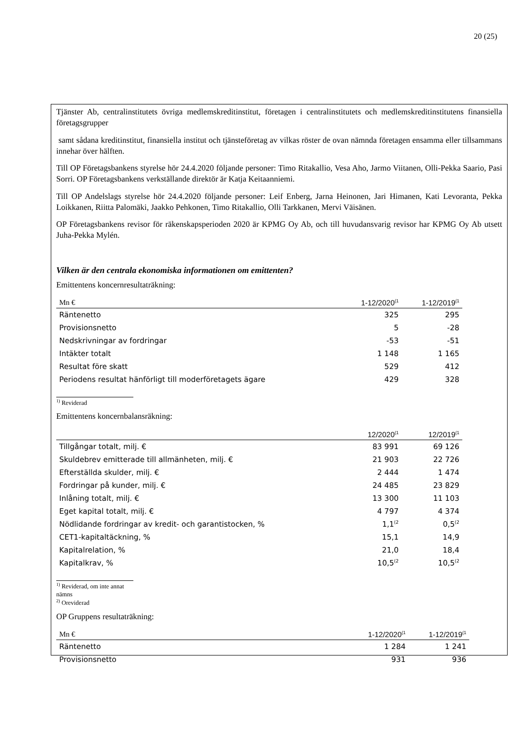20 (25)
Tjänster Ab, centralinstitutets övriga medlemskreditinstitut, företagen i centralinstitutets och medlemskreditinstitutens finansiella företagsgrupper
samt sådana kreditinstitut, finansiella institut och tjänsteföretag av vilkas röster de ovan nämnda företagen ensamma eller tillsammans innehar över hälften.
Till OP Företagsbankens styrelse hör 24.4.2020 följande personer: Timo Ritakallio, Vesa Aho, Jarmo Viitanen, Olli-Pekka Saario, Pasi Sorri. OP Företagsbankens verkställande direktör är Katja Keitaanniemi.
Till OP Andelslags styrelse hör 24.4.2020 följande personer: Leif Enberg, Jarna Heinonen, Jari Himanen, Kati Levoranta, Pekka Loikkanen, Riitta Palomäki, Jaakko Pehkonen, Timo Ritakallio, Olli Tarkkanen, Mervi Väisänen.
OP Företagsbankens revisor för räkenskapsperioden 2020 är KPMG Oy Ab, och till huvudansvarig revisor har KPMG Oy Ab utsett Juha-Pekka Mylén.
Vilken är den centrala ekonomiska informationen om emittenten?
Emittentens koncernresultaträkning:
| Mn € | 1-12/2020<sup>(1</sup> | 1-12/2019<sup>(1</sup> |
| --- | --- | --- |
| Räntenetto | 325 | 295 |
| Provisionsnetto | 5 | -28 |
| Nedskrivningar av fordringar | -53 | -51 |
| Intäkter totalt | 1 148 | 1 165 |
| Resultat före skatt | 529 | 412 |
| Periodens resultat hänförligt till moderföretagets ägare | 429 | 328 |
<sup>1)</sup> Reviderad
Emittentens koncernbalansräkning:
| | 12/2020<sup>(1</sup> | 12/2019<sup>(1</sup> |
| --- | --- | --- |
| Tillgångar totalt, milj. € | 83 991 | 69 126 |
| Skuldebrev emitterade till allmänheten, milj. € | 21 903 | 22 726 |
| Efterställda skulder, milj. € | 2 444 | 1 474 |
| Fordringar på kunder, milj. € | 24 485 | 23 829 |
| Inlåning totalt, milj. € | 13 300 | 11 103 |
| Eget kapital totalt, milj. € | 4 797 | 4 374 |
| Nödlidande fordringar av kredit- och garantistocken, % | 1,1<sup>(2</sup> | 0,5<sup>(2</sup> |
| CET1-kapitaltäckning, % | 15,1 | 14,9 |
| Kapitalrelation, % | 21,0 | 18,4 |
| Kapitalkrav, % | 10,5<sup>(2</sup> | 10,5<sup>(2</sup> |
<sup>1)</sup> Reviderad, om inte annat nämns
<sup>2)</sup> Oreviderad
OP Gruppens resultaträkning:
| Mn € | 1-12/2020<sup>(1</sup> | 1-12/2019<sup>(1</sup> |
| --- | --- | --- |
| Räntenetto | 1 284 | 1 241 |
| Provisionsnetto | 931 | 936 |